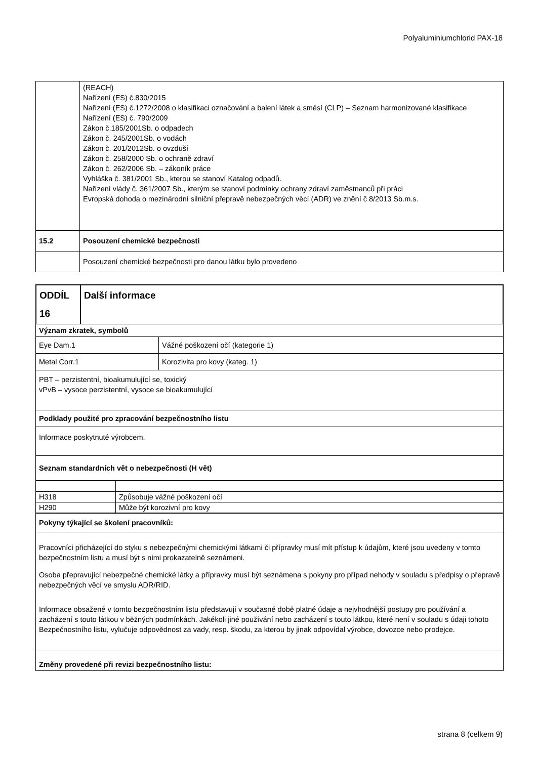Polyaluminiumchlorid PAX-18
| | (REACH) Nařízení (ES) č.830/2015 Nařízení (ES) č.1272/2008 o klasifikaci označování a balení látek a směsí (CLP) – Seznam harmonizované klasifikace Nařízení (ES) č. 790/2009 Zákon č.185/2001Sb. o odpadech Zákon č. 245/2001Sb. o vodách Zákon č. 201/2012Sb. o ovzduší Zákon č. 258/2000 Sb. o ochraně zdraví Zákon č. 262/2006 Sb. – zákoník práce Vyhláška č. 381/2001 Sb., kterou se stanoví Katalog odpadů. Nařízení vlády č. 361/2007 Sb., kterým se stanoví podmínky ochrany zdraví zaměstnanců při práci Evropská dohoda o mezinárodní silniční přepravě nebezpečných věcí (ADR) ve znění č 8/2013 Sb.m.s. |
| 15.2 | Posouzení chemické bezpečnosti |
| | Posouzení chemické bezpečnosti pro danou látku bylo provedeno |
| ODDÍL 16 | Další informace |
| Význam zkratek, symbolů | |
| Eye Dam.1 | Vážné poškození očí (kategorie 1) |
| Metal Corr.1 | Korozivita pro kovy (kateg. 1) |
| PBT – perzistentní, bioakumulující se, toxický vPvB – vysoce perzistentní, vysoce se bioakumulující | |
| Podklady použité pro zpracování bezpečnostního listu | |
| Informace poskytnuté výrobcem. | |
| Seznam standardních vět o nebezpečnosti (H vět) | |
| H318 | Způsobuje vážné poškození očí |
| H290 | Může být korozivní pro kovy |
| Pokyny týkající se školení pracovníků: |
| Pracovníci přicházející do styku s nebezpečnými chemickými látkami či přípravky musí mít přístup k údajům, které jsou uvedeny v tomto bezpečnostním listu a musí být s nimi prokazatelně seznámeni. Osoba přepravující nebezpečné chemické látky a přípravky musí být seznámena s pokyny pro případ nehody v souladu s předpisy o přepravě nebezpečných věcí ve smyslu ADR/RID. Informace obsažené v tomto bezpečnostním listu představují v současné době platné údaje a nejvhodnější postupy pro používání a zacházení s touto látkou v běžných podmínkách. Jakékoli jiné používání nebo zacházení s touto látkou, které není v souladu s údaji tohoto Bezpečnostního listu, vylučuje odpovědnost za vady, resp. škodu, za kterou by jinak odpovídal výrobce, dovozce nebo prodejce. |
| Změny provedené při revizi bezpečnostního listu: |
strana 8 (celkem 9)